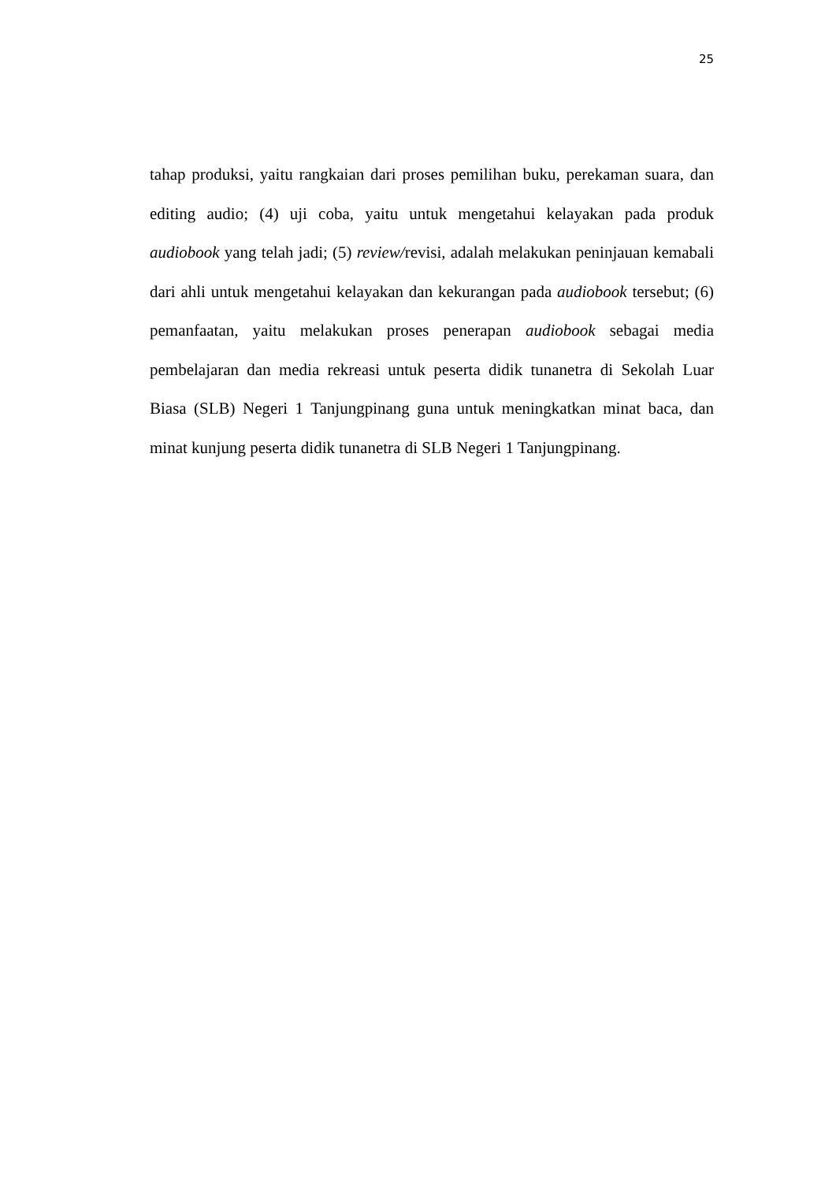25
tahap produksi, yaitu rangkaian dari proses pemilihan buku, perekaman suara, dan editing audio; (4) uji coba, yaitu untuk mengetahui kelayakan pada produk audiobook yang telah jadi; (5) review/revisi, adalah melakukan peninjauan kemabali dari ahli untuk mengetahui kelayakan dan kekurangan pada audiobook tersebut; (6) pemanfaatan, yaitu melakukan proses penerapan audiobook sebagai media pembelajaran dan media rekreasi untuk peserta didik tunanetra di Sekolah Luar Biasa (SLB) Negeri 1 Tanjungpinang guna untuk meningkatkan minat baca, dan minat kunjung peserta didik tunanetra di SLB Negeri 1 Tanjungpinang.